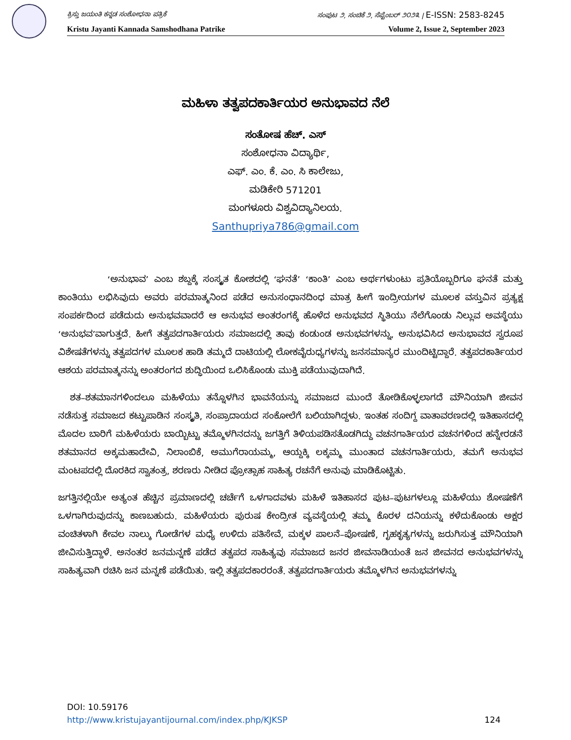ಕ್ರಿಸ್ತು ಜಯಂತಿ ಕನ್ನಡ ಸಂಶೋಧನಾ ಪತ್ರಿಕೆ ಸಂಪುಟ ೨, ಸಂಚಿಕೆ ೨, ಸೆಪ್ಟೆಂಬರ್ ೨೦೨೩ | E-ISSN: 2583-8245
Kristu Jayanti Kannada Samshodhana Patrike Volume 2, Issue 2, September 2023
ಮಹಿಳಾ ತತ್ವಪದಕಾರ್ತಿಯರ ಅನುಭಾವದ ನೆಲೆ
ಸಂತೋಷ ಹೆಚ್. ಎಸ್
ಸಂಶೋಧನಾ ವಿದ್ಯಾರ್ಥಿ,
ಎಫ್. ಎಂ. ಕೆ. ಎಂ. ಸಿ ಕಾಲೇಜು,
ಮಡಿಕೇರಿ 571201
ಮಂಗಳೂರು ವಿಶ್ವವಿದ್ಯಾನಿಲಯ.
Santhupriya786@gmail.com
‘ಅನುಭಾವ’ ಎಂಬ ಶಬ್ದಕ್ಕೆ ಸಂಸ್ಕೃತ ಕೋಶದಲ್ಲಿ ‘ಘನತೆ’ ‘ಕಾಂತಿ’ ಎಂಬ ಅರ್ಥಗಳುಂಟು ಪ್ರತಿಯೊಬ್ಬರಿಗೂ ಘನತೆ ಮತ್ತು ಕಾಂತಿಯು ಲಭಿಸಿವುದು ಅವರು ಪರಮಾತ್ಮನಿಂದ ಪಡೆದ ಅನುಸಂಧಾನದಿಂಧ ಮಾತ್ರ ಹೀಗೆ ಇಂದ್ರೀಯಗಳ ಮೂಲಕ ವಸ್ತುವಿನ ಪ್ರತ್ಯಕ್ಷ ಸಂಪರ್ಕದಿಂದ ಪಡೆದುದು ಅನುಭವವಾದರೆ ಆ ಅನುಭವ ಅಂತರಂಗಕ್ಕೆ ಹೊಳೆದ ಅನುಭವದ ಸ್ಥಿತಿಯು ನೆಲೆಗೊಂಡು ನಿಲ್ಲುವ ಅವಸ್ಥೆಯು ‘ಅನುಭವ’ವಾಗುತ್ತದೆ. ಹೀಗೆ ತತ್ವಪದಗಾರ್ತಿಯರು ಸಮಾಜದಲ್ಲಿ ತಾವು ಕಂಡುಂಡ ಅನುಭವಗಳನ್ನು, ಅನುಭವಿಸಿದ ಅನುಭಾವದ ಸ್ವರೂಪ ವಿಶೇಷತೆಗಳನ್ನು ತತ್ವಪದಗಳ ಮೂಲಕ ಹಾಡಿ ತಮ್ಮದೆ ದಾಟಿಯಲ್ಲಿ ಲೋಕವೈರುಧ್ಯಗಳನ್ನು ಜನಸಮಾನ್ಯರ ಮುಂದಿಟ್ಟಿದ್ದಾರೆ. ತತ್ವಪದಕಾರ್ತಿಯರ ಆಶಯ ಪರಮಾತ್ಮನನ್ನು ಅಂತರಂಗದ ಶುದ್ಧಿಯಿಂದ ಒಲಿಸಿಕೊಂಡು ಮುಕ್ತಿ ಪಡೆಯುವುದಾಗಿದೆ.
ಶತ–ಶತಮಾನಗಳಿಂದಲೂ ಮಹಿಳೆಯು ತನ್ನೊಳಗಿನ ಭಾವನೆಯನ್ನು ಸಮಾಜದ ಮುಂದೆ ತೋಡಿಕೊಳ್ಳಲಾಗದೆ ಮೌನಿಯಾಗಿ ಜೀವನ ನಡೆಸುತ್ತ ಸಮಾಜದ ಕಟ್ಟುಪಾಡಿನ ಸಂಸ್ಕೃತಿ, ಸಂಪ್ರಾದಾಯದ ಸಂಕೋಲೆಗೆ ಬಲಿಯಾಗಿದ್ದಳು. ಇಂತಹ ಸಂದಿಗ್ದ ವಾತಾವರಣದಲ್ಲಿ ಇತಿಹಾಸದಲ್ಲಿ ಮೊದಲ ಬಾರಿಗೆ ಮಹಿಳೆಯರು ಬಾಯ್ಬಿಟ್ಟು ತಮ್ಮೊಳಗಿನದನ್ನು ಜಗತ್ತಿಗೆ ತಿಳಿಯಪಡಿಸತೊಡಗಿದ್ದು ವಚನಗಾರ್ತಿಯರ ವಚನಗಳಿಂದ ಹನ್ನೇರಡನೆ ಶತಮಾನದ ಅಕ್ಕಮಹಾದೇವಿ, ನಿಲಾಂಬಿಕೆ, ಅಮುಗೆರಾಯಮ್ಮ, ಆಯ್ದಕ್ಕಿ ಲಕ್ಕಮ್ಮ ಮುಂತಾದ ವಚನಗಾರ್ತಿಯರು, ತಮಗೆ ಅನುಭವ ಮಂಟಪದಲ್ಲಿ ದೊರಕಿದ ಸ್ವಾತಂತ್ರ, ಶರಣರು ನೀಡಿದ ಪ್ರೋತ್ಸಾಹ ಸಾಹಿತ್ಯ ರಚನೆಗೆ ಅನುವು ಮಾಡಿಕೊಟ್ಟಿತು.
ಜಗತ್ತಿನಲ್ಲಿಯೇ ಅತ್ಯಂತ ಹೆಚ್ಚಿನ ಪ್ರಮಾಣದಲ್ಲಿ ಚರ್ಚೆಗೆ ಒಳಗಾದವಳು ಮಹಿಳೆ ಇತಿಹಾಸದ ಪುಟ–ಪುಟಗಳಲ್ಲೂ ಮಹಿಳೆಯು ಶೋಷಣೆಗೆ ಒಳಗಾಗಿರುವುದನ್ನು ಕಾಣಬಹುದು. ಮಹಿಳೆಯರು ಪುರುಷ ಕೇಂದ್ರೀತ ವ್ಯವಸ್ಥೆಯಲ್ಲಿ ತಮ್ಮ ಕೊರಳ ದನಿಯನ್ನು ಕಳೆದುಕೊಂಡು ಅಕ್ಷರ ವಂಚಿತಳಾಗಿ ಕೇವಲ ನಾಲ್ಕು ಗೋಡೆಗಳ ಮಧ್ಯೆ ಉಳಿದು ಪತಿಸೇವೆ, ಮಕ್ಕಳ ಪಾಲನೆ–ಪೋಷಣೆ, ಗೃಹಕೃತ್ಯಗಳನ್ನು ಜರುಗಿಸುತ್ತ ಮೌನಿಯಾಗಿ ಜೀವಿಸುತ್ತಿದ್ದಾಳೆ. ಅನಂತರ ಜನಮನ್ನಣೆ ಪಡೆದ ತತ್ವಪದ ಸಾಹಿತ್ಯವು ಸಮಾಜದ ಜನರ ಜೀವನಾಡಿಯಂತೆ ಜನ ಜೀವನದ ಅನುಭವಗಳನ್ನು ಸಾಹಿತ್ಯವಾಗಿ ರಚಿಸಿ ಜನ ಮನ್ನಣೆ ಪಡೆಯಿತು. ಇಲ್ಲಿ ತತ್ವಪದಕಾರರಂತೆ. ತತ್ವಪದಗಾರ್ತಿಯರು ತಮ್ಮೊಳಗಿನ ಅನುಭವಗಳನ್ನು
DOI: 10.59176
http://www.kristujayantijournal.com/index.php/KJKSP 124